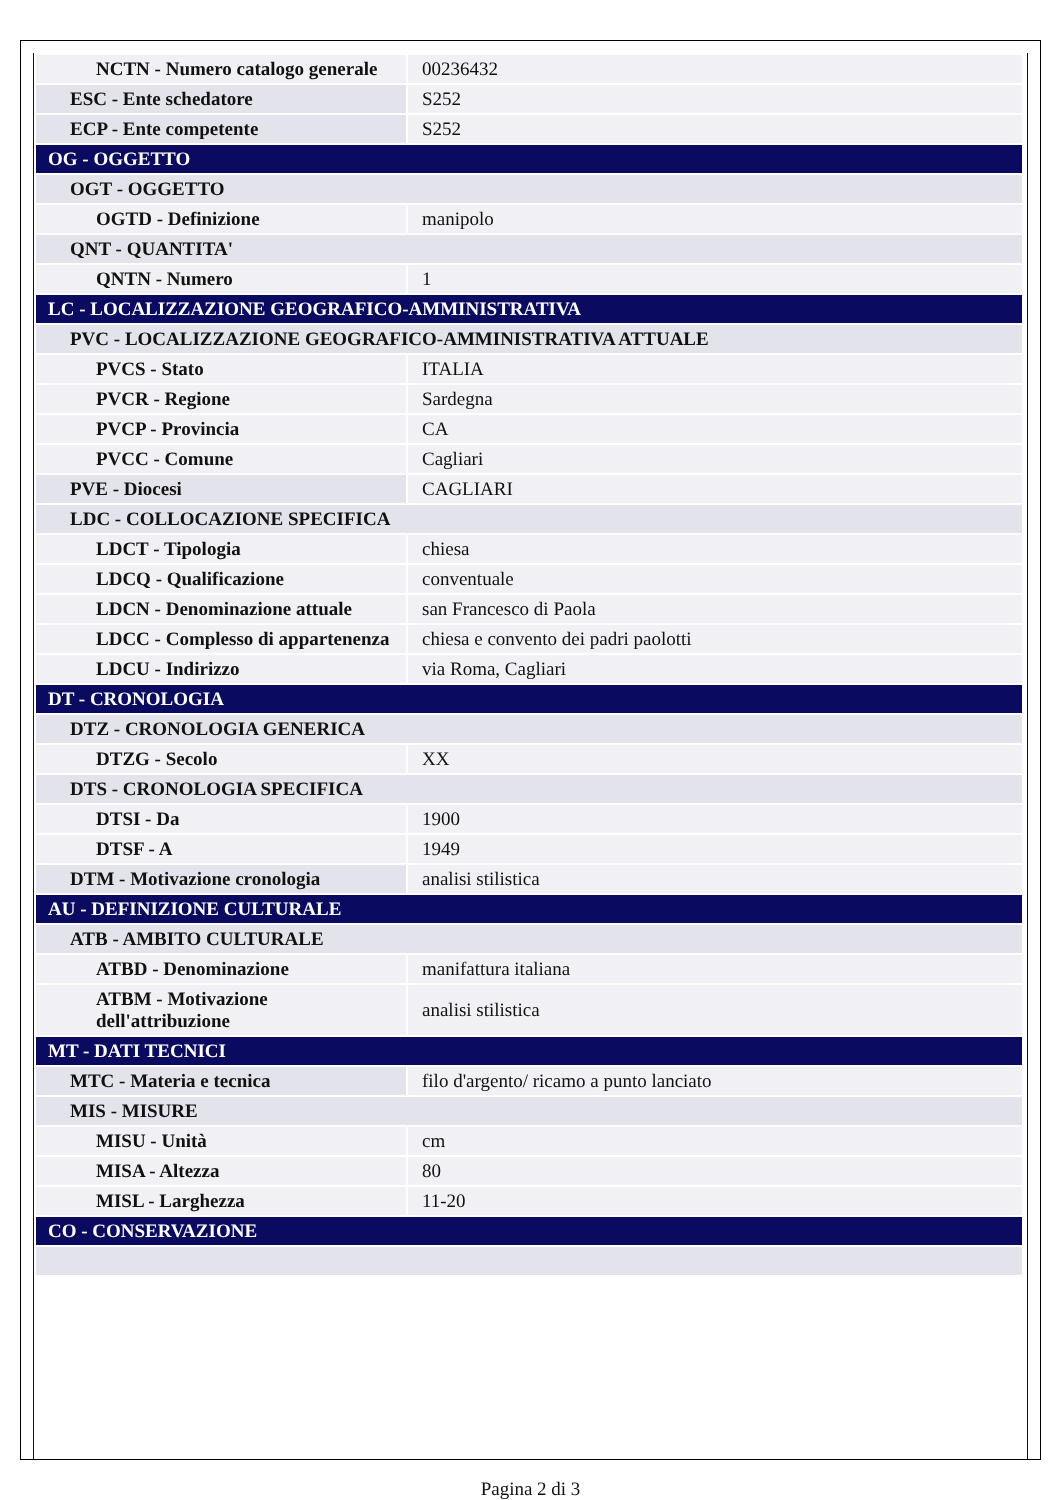| NCTN - Numero catalogo generale | 00236432 |
| ESC - Ente schedatore | S252 |
| ECP - Ente competente | S252 |
| OG - OGGETTO | |
| OGT - OGGETTO | |
| OGTD - Definizione | manipolo |
| QNT - QUANTITA' | |
| QNTN - Numero | 1 |
| LC - LOCALIZZAZIONE GEOGRAFICO-AMMINISTRATIVA | |
| PVC - LOCALIZZAZIONE GEOGRAFICO-AMMINISTRATIVA ATTUALE | |
| PVCS - Stato | ITALIA |
| PVCR - Regione | Sardegna |
| PVCP - Provincia | CA |
| PVCC - Comune | Cagliari |
| PVE - Diocesi | CAGLIARI |
| LDC - COLLOCAZIONE SPECIFICA | |
| LDCT - Tipologia | chiesa |
| LDCQ - Qualificazione | conventuale |
| LDCN - Denominazione attuale | san Francesco di Paola |
| LDCC - Complesso di appartenenza | chiesa e convento dei padri paolotti |
| LDCU - Indirizzo | via Roma, Cagliari |
| DT - CRONOLOGIA | |
| DTZ - CRONOLOGIA GENERICA | |
| DTZG - Secolo | XX |
| DTS - CRONOLOGIA SPECIFICA | |
| DTSI - Da | 1900 |
| DTSF - A | 1949 |
| DTM - Motivazione cronologia | analisi stilistica |
| AU - DEFINIZIONE CULTURALE | |
| ATB - AMBITO CULTURALE | |
| ATBD - Denominazione | manifattura italiana |
| ATBM - Motivazione dell'attribuzione | analisi stilistica |
| MT - DATI TECNICI | |
| MTC - Materia e tecnica | filo d'argento/ ricamo a punto lanciato |
| MIS - MISURE | |
| MISU - Unità | cm |
| MISA - Altezza | 80 |
| MISL - Larghezza | 11-20 |
| CO - CONSERVAZIONE | |
Pagina 2 di 3